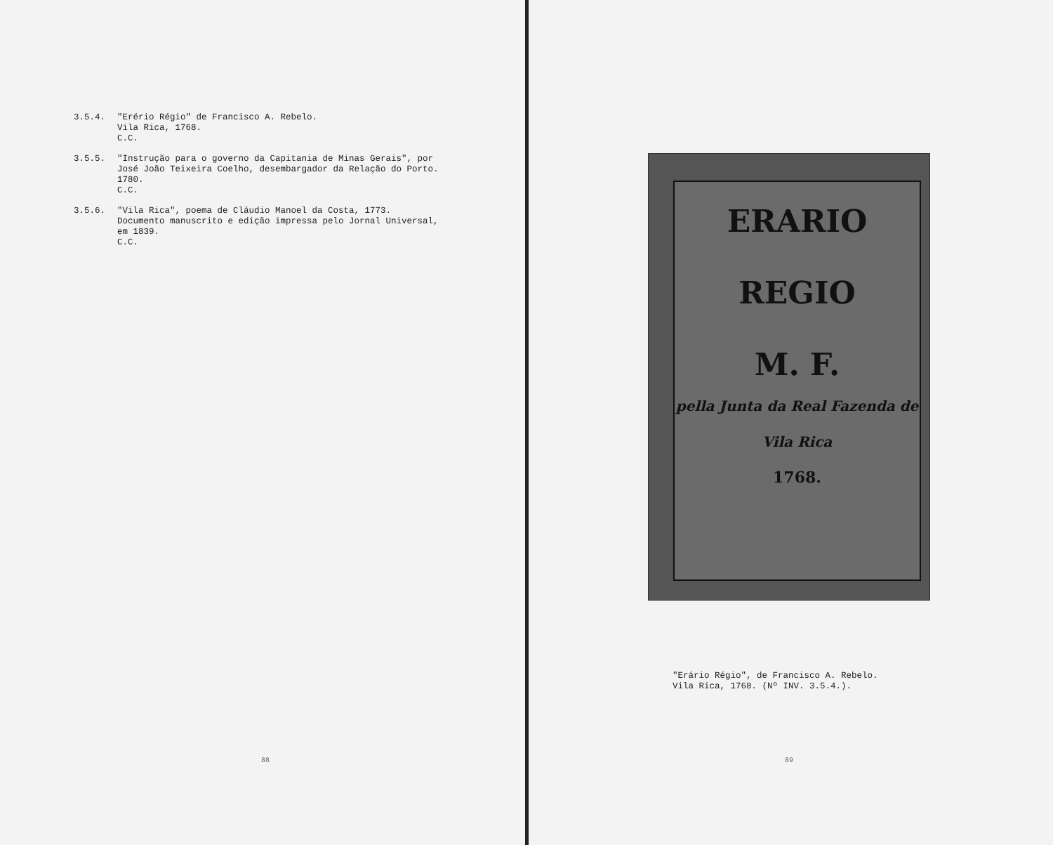3.5.4. "Erério Régio" de Francisco A. Rebelo.
Vila Rica, 1768.
C.C.
3.5.5. "Instrução para o governo da Capitania de Minas Gerais", por José João Teixeira Coelho, desembargador da Relação do Porto.
1780.
C.C.
3.5.6. "Vila Rica", poema de Cláudio Manoel da Costa, 1773. Documento manuscrito e edição impressa pelo Jornal Universal, em 1839.
C.C.
88
ERARIO
REGIO
M. F.
pella Junta da Real Fazenda de Vila Rica
1768.
"Erário Régio", de Francisco A. Rebelo.
Vila Rica, 1768. (Nº INV. 3.5.4.).
89